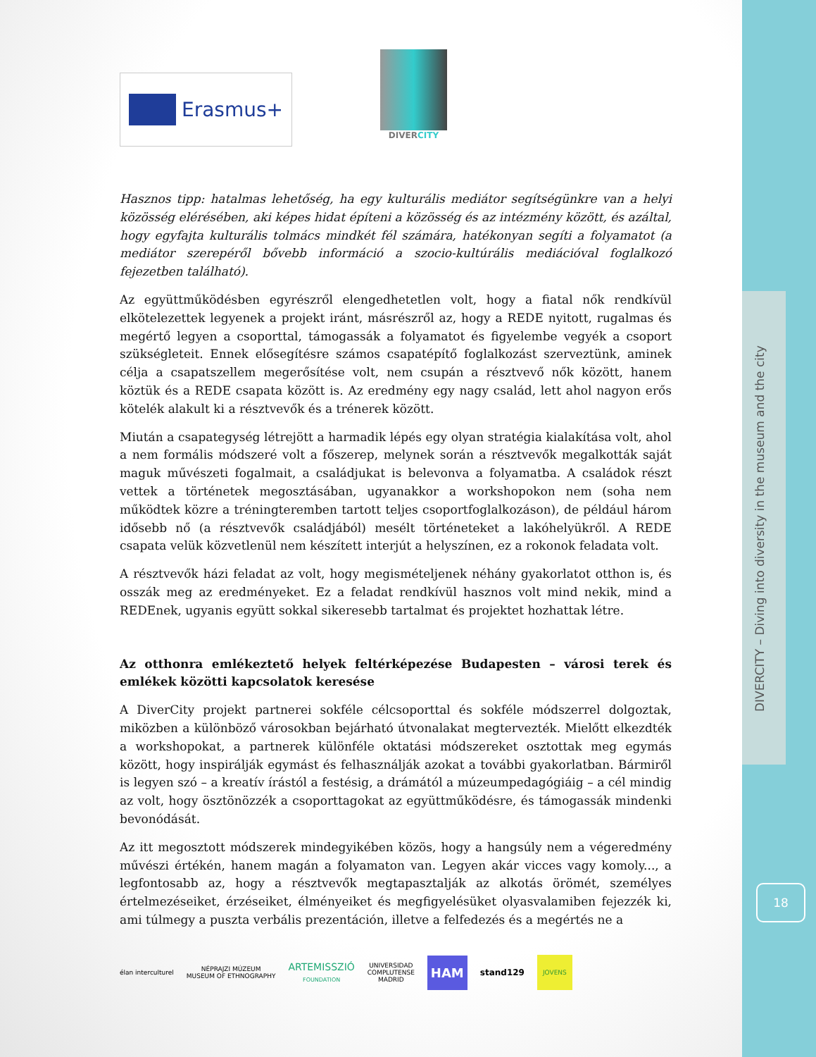DIVERCITY – Diving into diversity in the museum and the city
18
Erasmus+
DIVERCITY
Hasznos tipp: hatalmas lehetőség, ha egy kulturális mediátor segítségünkre van a helyi közösség elérésében, aki képes hidat építeni a közösség és az intézmény között, és azáltal, hogy egyfajta kulturális tolmács mindkét fél számára, hatékonyan segíti a folyamatot (a mediátor szerepéről bővebb információ a szocio-kultúrális mediációval foglalkozó fejezetben található).
Az együttműködésben egyrészről elengedhetetlen volt, hogy a fiatal nők rendkívül elkötelezettek legyenek a projekt iránt, másrészről az, hogy a REDE nyitott, rugalmas és megértő legyen a csoporttal, támogassák a folyamatot és figyelembe vegyék a csoport szükségleteit. Ennek elősegítésre számos csapatépítő foglalkozást szerveztünk, aminek célja a csapatszellem megerősítése volt, nem csupán a résztvevő nők között, hanem köztük és a REDE csapata között is. Az eredmény egy nagy család, lett ahol nagyon erős kötelék alakult ki a résztvevők és a trénerek között.
Miután a csapategység létrejött a harmadik lépés egy olyan stratégia kialakítása volt, ahol a nem formális módszeré volt a főszerep, melynek során a résztvevők megalkották saját maguk művészeti fogalmait, a családjukat is belevonva a folyamatba. A családok részt vettek a történetek megosztásában, ugyanakkor a workshopokon nem (soha nem működtek közre a tréningteremben tartott teljes csoportfoglalkozáson), de például három idősebb nő (a résztvevők családjából) mesélt történeteket a lakóhelyükről. A REDE csapata velük közvetlenül nem készített interjút a helyszínen, ez a rokonok feladata volt.
A résztvevők házi feladat az volt, hogy megismételjenek néhány gyakorlatot otthon is, és osszák meg az eredményeket. Ez a feladat rendkívül hasznos volt mind nekik, mind a REDEnek, ugyanis együtt sokkal sikeresebb tartalmat és projektet hozhattak létre.
Az otthonra emlékeztető helyek feltérképezése Budapesten – városi terek és emlékek közötti kapcsolatok keresése
A DiverCity projekt partnerei sokféle célcsoporttal és sokféle módszerrel dolgoztak, miközben a különböző városokban bejárható útvonalakat megtervezték. Mielőtt elkezdték a workshopokat, a partnerek különféle oktatási módszereket osztottak meg egymás között, hogy inspirálják egymást és felhasználják azokat a további gyakorlatban. Bármiről is legyen szó – a kreatív írástól a festésig, a drámától a múzeumpedagógiáig – a cél mindig az volt, hogy ösztönözzék a csoporttagokat az együttműködésre, és támogassák mindenki bevonódását.
Az itt megosztott módszerek mindegyikében közös, hogy a hangsúly nem a végeredmény művészi értékén, hanem magán a folyamaton van. Legyen akár vicces vagy komoly..., a legfontosabb az, hogy a résztvevők megtapasztalják az alkotás örömét, személyes értelmezéseiket, érzéseiket, élményeiket és megfigyelésüket olyasvalamiben fejezzék ki, ami túlmegy a puszta verbális prezentáción, illetve a felfedezés és a megértés ne a
élan interculturel
NÉPRAJZI MÚZEUM
MUSEUM OF ETHNOGRAPHY
ARTEMISSZIÓ
FOUNDATION
UNIVERSIDAD
COMPLUTENSE
MADRID
HAM
stand129
JOVENS